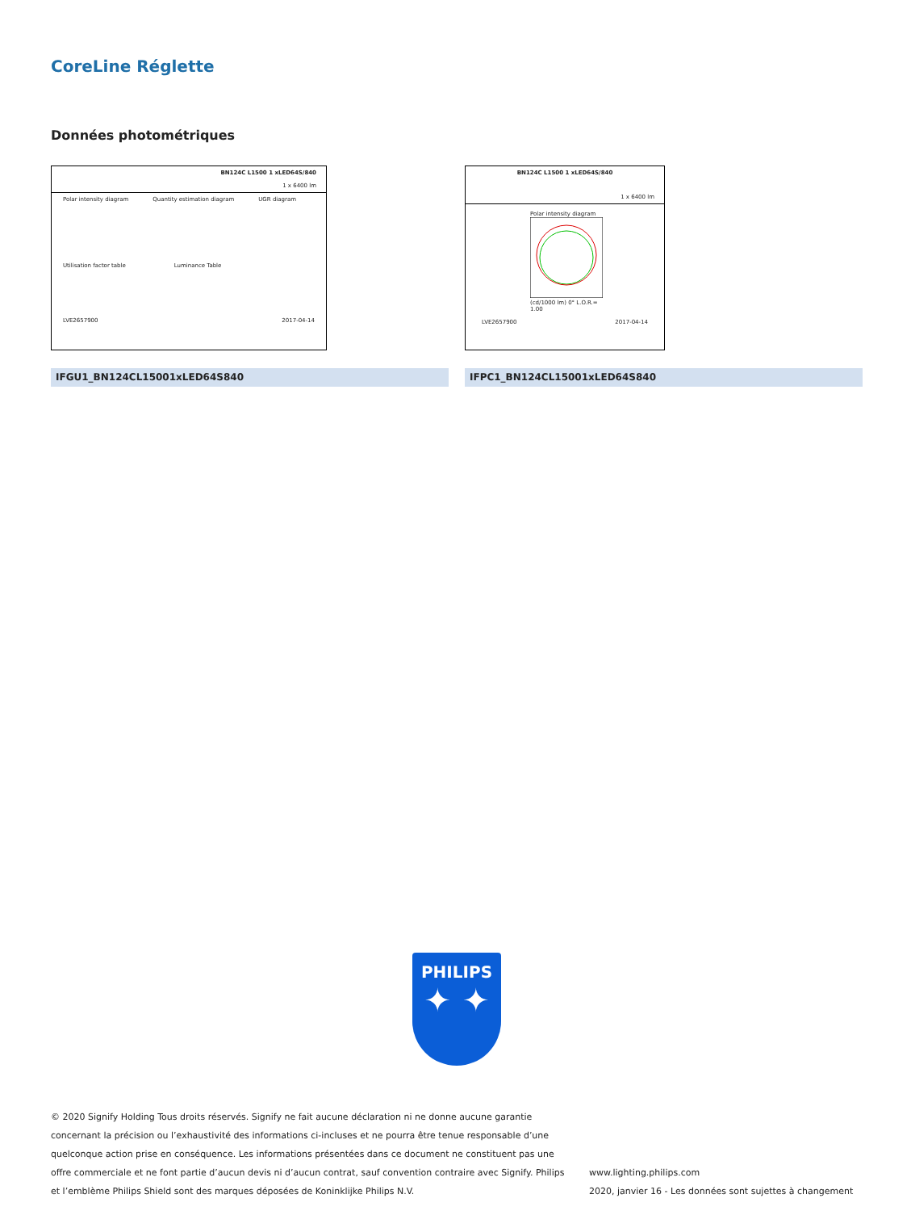CoreLine Réglette
Données photométriques
BN124C L1500 1 xLED64S/840
1 x 6400 lm
Polar intensity diagram Quantity estimation diagram UGR diagram
Utilisation factor table Luminance Table
LVE2657900 2017-04-14
BN124C L1500 1 xLED64S/840
1 x 6400 lm
Polar intensity diagram
(cd/1000 lm) 0° L.O.R.= 1.00
LVE2657900 2017-04-14
IFGU1_BN124CL15001xLED64S840 IFPC1_BN124CL15001xLED64S840
PHILIPS
✦ ✦
© 2020 Signify Holding Tous droits réservés. Signify ne fait aucune déclaration ni ne donne aucune garantie concernant la précision ou l’exhaustivité des informations ci-incluses et ne pourra être tenue responsable d’une quelconque action prise en conséquence. Les informations présentées dans ce document ne constituent pas une offre commerciale et ne font partie d’aucun devis ni d’aucun contrat, sauf convention contraire avec Signify. Philips et l’emblème Philips Shield sont des marques déposées de Koninklijke Philips N.V.
www.lighting.philips.com
2020, janvier 16 - Les données sont sujettes à changement